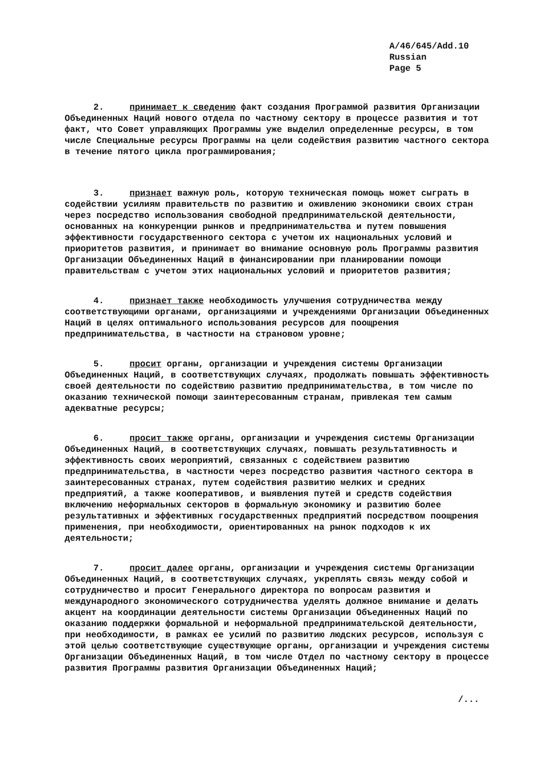A/46/645/Add.10
Russian
Page 5
2. принимает к сведению факт создания Программой развития Организации Объединенных Наций нового отдела по частному сектору в процессе развития и тот факт, что Совет управляющих Программы уже выделил определенные ресурсы, в том числе Специальные ресурсы Программы на цели содействия развитию частного сектора в течение пятого цикла программирования;
3. признает важную роль, которую техническая помощь может сыграть в содействии усилиям правительств по развитию и оживлению экономики своих стран через посредство использования свободной предпринимательской деятельности, основанных на конкуренции рынков и предпринимательства и путем повышения эффективности государственного сектора с учетом их национальных условий и приоритетов развития, и принимает во внимание основную роль Программы развития Организации Объединенных Наций в финансировании при планировании помощи правительствам с учетом этих национальных условий и приоритетов развития;
4. признает также необходимость улучшения сотрудничества между соответствующими органами, организациями и учреждениями Организации Объединенных Наций в целях оптимального использования ресурсов для поощрения предпринимательства, в частности на страновом уровне;
5. просит органы, организации и учреждения системы Организации Объединенных Наций, в соответствующих случаях, продолжать повышать эффективность своей деятельности по содействию развитию предпринимательства, в том числе по оказанию технической помощи заинтересованным странам, привлекая тем самым адекватные ресурсы;
6. просит также органы, организации и учреждения системы Организации Объединенных Наций, в соответствующих случаях, повышать результативность и эффективность своих мероприятий, связанных с содействием развитию предпринимательства, в частности через посредство развития частного сектора в заинтересованных странах, путем содействия развитию мелких и средних предприятий, а также кооперативов, и выявления путей и средств содействия включению неформальных секторов в формальную экономику и развитию более результативных и эффективных государственных предприятий посредством поощрения применения, при необходимости, ориентированных на рынок подходов к их деятельности;
7. просит далее органы, организации и учреждения системы Организации Объединенных Наций, в соответствующих случаях, укреплять связь между собой и сотрудничество и просит Генерального директора по вопросам развития и международного экономического сотрудничества уделять должное внимание и делать акцент на координации деятельности системы Организации Объединенных Наций по оказанию поддержки формальной и неформальной предпринимательской деятельности, при необходимости, в рамках ее усилий по развитию людских ресурсов, используя с этой целью соответствующие существующие органы, организации и учреждения системы Организации Объединенных Наций, в том числе Отдел по частному сектору в процессе развития Программы развития Организации Объединенных Наций;
/...